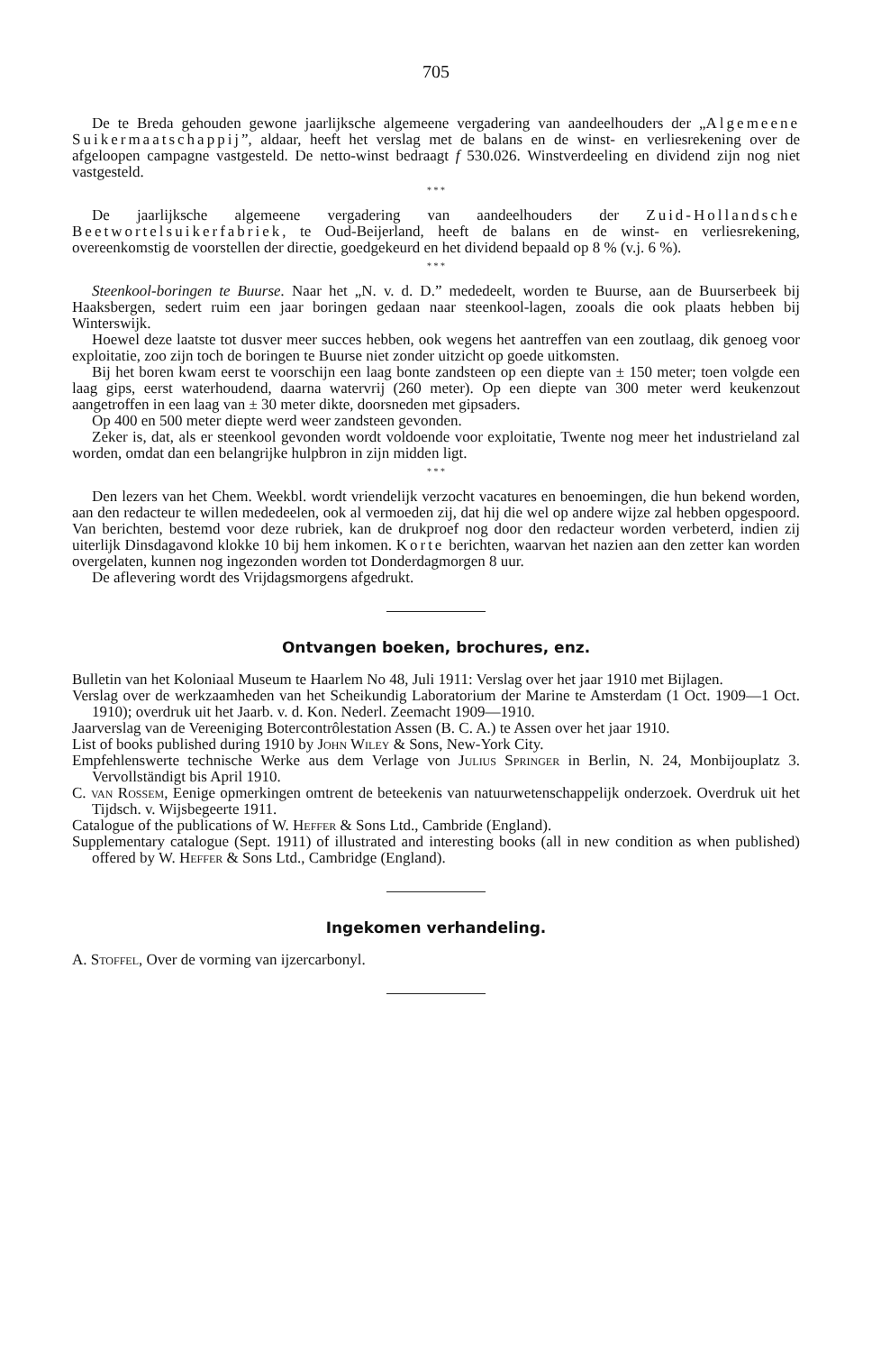705
De te Breda gehouden gewone jaarlijksche algemeene vergadering van aandeelhouders der „Algemeene Suikermaatschappij”, aldaar, heeft het verslag met de balans en de winst- en verliesrekening over de afgeloopen campagne vastgesteld. De netto-winst bedraagt f 530.026. Winstverdeeling en dividend zijn nog niet vastgesteld.
* * *
De jaarlijksche algemeene vergadering van aandeelhouders der Zuid-Hollandsche Beetwortelsuikerfabriek, te Oud-Beijerland, heeft de balans en de winst- en verliesrekening, overeenkomstig de voorstellen der directie, goedgekeurd en het dividend bepaald op 8 % (v.j. 6 %).
* * *
Steenkool-boringen te Buurse. Naar het „N. v. d. D.” mededeelt, worden te Buurse, aan de Buurserbeek bij Haaksbergen, sedert ruim een jaar boringen gedaan naar steenkool-lagen, zooals die ook plaats hebben bij Winterswijk.
Hoewel deze laatste tot dusver meer succes hebben, ook wegens het aantreffen van een zoutlaag, dik genoeg voor exploitatie, zoo zijn toch de boringen te Buurse niet zonder uitzicht op goede uitkomsten.
Bij het boren kwam eerst te voorschijn een laag bonte zandsteen op een diepte van ± 150 meter; toen volgde een laag gips, eerst waterhoudend, daarna watervrij (260 meter). Op een diepte van 300 meter werd keukenzout aangetroffen in een laag van ± 30 meter dikte, doorsneden met gipsaders.
Op 400 en 500 meter diepte werd weer zandsteen gevonden.
Zeker is, dat, als er steenkool gevonden wordt voldoende voor exploitatie, Twente nog meer het industrieland zal worden, omdat dan een belangrijke hulpbron in zijn midden ligt.
* * *
Den lezers van het Chem. Weekbl. wordt vriendelijk verzocht vacatures en benoemingen, die hun bekend worden, aan den redacteur te willen mededeelen, ook al vermoeden zij, dat hij die wel op andere wijze zal hebben opgespoord. Van berichten, bestemd voor deze rubriek, kan de drukproef nog door den redacteur worden verbeterd, indien zij uiterlijk Dinsdagavond klokke 10 bij hem inkomen. Korte berichten, waarvan het nazien aan den zetter kan worden overgelaten, kunnen nog ingezonden worden tot Donderdagmorgen 8 uur.
De aflevering wordt des Vrijdagsmorgens afgedrukt.
Ontvangen boeken, brochures, enz.
Bulletin van het Koloniaal Museum te Haarlem No 48, Juli 1911: Verslag over het jaar 1910 met Bijlagen.
Verslag over de werkzaamheden van het Scheikundig Laboratorium der Marine te Amsterdam (1 Oct. 1909—1 Oct. 1910); overdruk uit het Jaarb. v. d. Kon. Nederl. Zeemacht 1909—1910.
Jaarverslag van de Vereeniging Botercontrôlestation Assen (B. C. A.) te Assen over het jaar 1910.
List of books published during 1910 by John Wiley & Sons, New-York City.
Empfehlenswerte technische Werke aus dem Verlage von Julius Springer in Berlin, N. 24, Monbijouplatz 3. Vervollständigt bis April 1910.
C. van Rossem, Eenige opmerkingen omtrent de beteekenis van natuurwetenschappelijk onderzoek. Overdruk uit het Tijdsch. v. Wijsbegeerte 1911.
Catalogue of the publications of W. Heffer & Sons Ltd., Cambride (England).
Supplementary catalogue (Sept. 1911) of illustrated and interesting books (all in new condition as when published) offered by W. Heffer & Sons Ltd., Cambridge (England).
Ingekomen verhandeling.
A. Stoffel, Over de vorming van ijzercarbonyl.